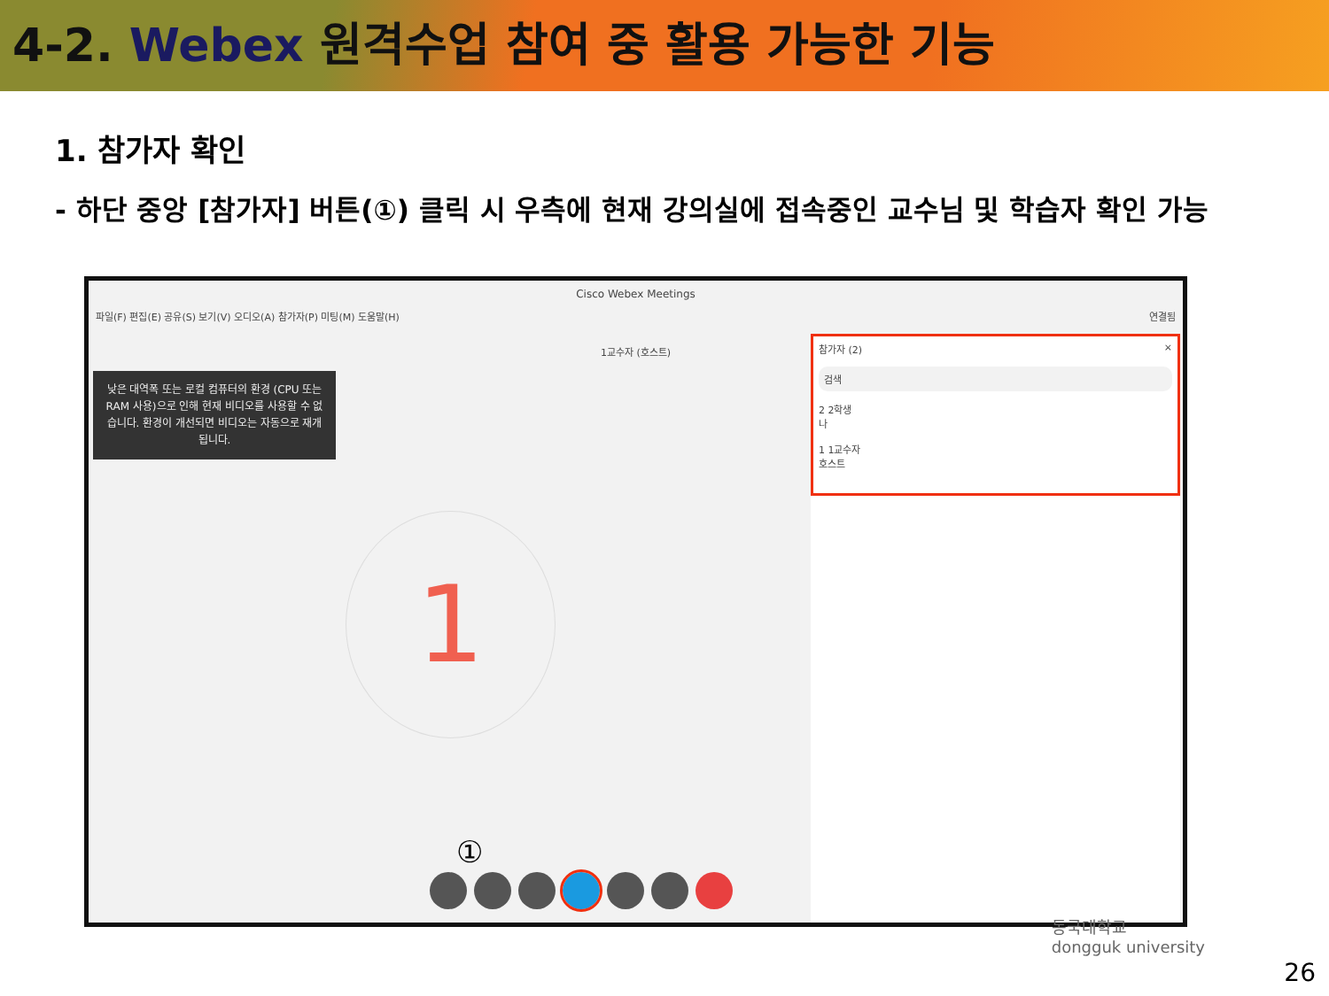4-2. Webex 원격수업 참여 중 활용 가능한 기능
1. 참가자 확인
- 하단 중앙 [참가자] 버튼(①) 클릭 시 우측에 현재 강의실에 접속중인 교수님 및 학습자 확인 가능
Cisco Webex Meetings
파일(F) 편집(E) 공유(S) 보기(V) 오디오(A) 참가자(P) 미팅(M) 도움말(H) 연결됨
1교수자 (호스트)
낮은 대역폭 또는 로컬 컴퓨터의 환경 (CPU 또는 RAM 사용)으로 인해 현재 비디오를 사용할 수 없습니다. 환경이 개선되면 비디오는 자동으로 재개됩니다.
1
참가자 (2) ×
검색
2 2학생
나
1 1교수자
호스트
①
동국대학교
dongguk university
26